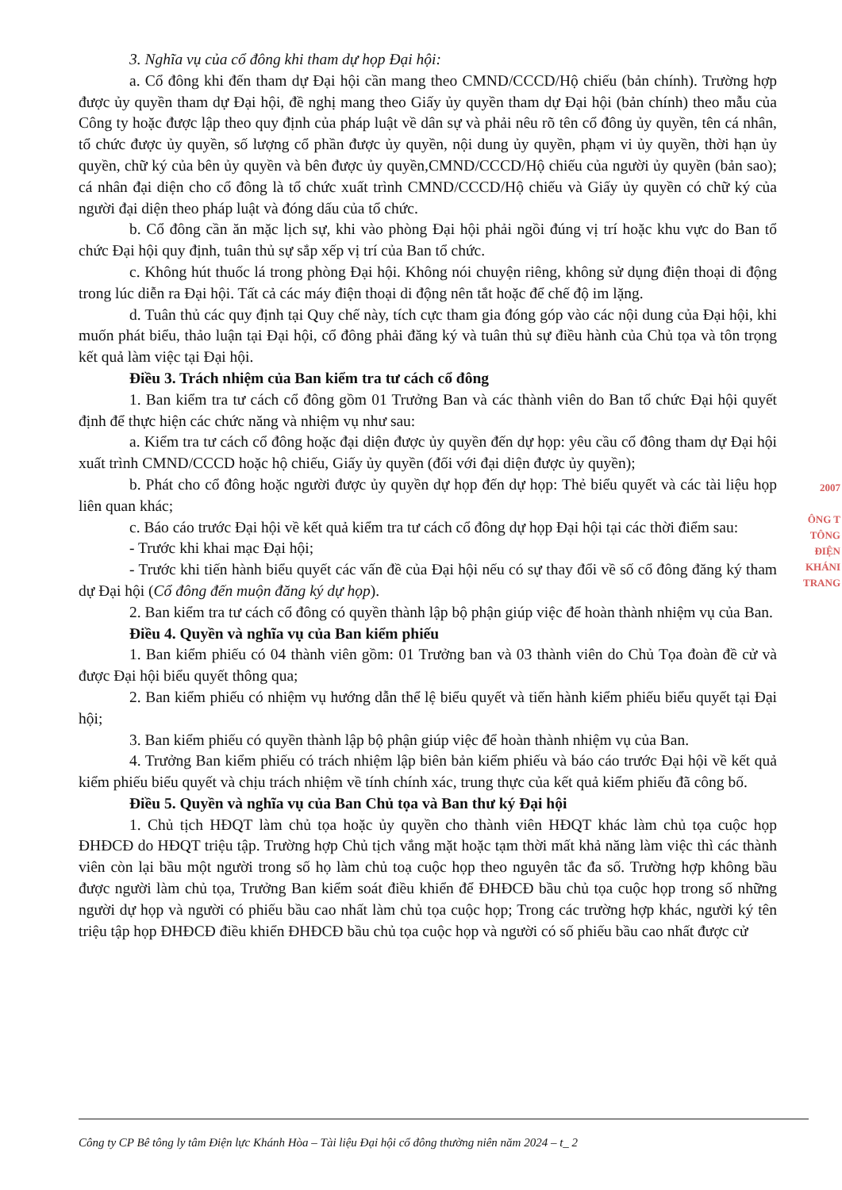3. Nghĩa vụ của cổ đông khi tham dự họp Đại hội:
a. Cổ đông khi đến tham dự Đại hội cần mang theo CMND/CCCD/Hộ chiếu (bản chính). Trường hợp được ủy quyền tham dự Đại hội, đề nghị mang theo Giấy ủy quyền tham dự Đại hội (bản chính) theo mẫu của Công ty hoặc được lập theo quy định của pháp luật về dân sự và phải nêu rõ tên cổ đông ủy quyền, tên cá nhân, tổ chức được ủy quyền, số lượng cổ phần được ủy quyền, nội dung ủy quyền, phạm vi ủy quyền, thời hạn ủy quyền, chữ ký của bên ủy quyền và bên được ủy quyền,CMND/CCCD/Hộ chiếu của người ủy quyền (bản sao); cá nhân đại diện cho cổ đông là tổ chức xuất trình CMND/CCCD/Hộ chiếu và Giấy ủy quyền có chữ ký của người đại diện theo pháp luật và đóng dấu của tổ chức.
b. Cổ đông cần ăn mặc lịch sự, khi vào phòng Đại hội phải ngồi đúng vị trí hoặc khu vực do Ban tổ chức Đại hội quy định, tuân thủ sự sắp xếp vị trí của Ban tổ chức.
c. Không hút thuốc lá trong phòng Đại hội. Không nói chuyện riêng, không sử dụng điện thoại di động trong lúc diễn ra Đại hội. Tất cả các máy điện thoại di động nên tắt hoặc để chế độ im lặng.
d. Tuân thủ các quy định tại Quy chế này, tích cực tham gia đóng góp vào các nội dung của Đại hội, khi muốn phát biểu, thảo luận tại Đại hội, cổ đông phải đăng ký và tuân thủ sự điều hành của Chủ tọa và tôn trọng kết quả làm việc tại Đại hội.
Điều 3. Trách nhiệm của Ban kiểm tra tư cách cổ đông
1. Ban kiểm tra tư cách cổ đông gồm 01 Trưởng Ban và các thành viên do Ban tổ chức Đại hội quyết định để thực hiện các chức năng và nhiệm vụ như sau:
a. Kiểm tra tư cách cổ đông hoặc đại diện được ủy quyền đến dự họp: yêu cầu cổ đông tham dự Đại hội xuất trình CMND/CCCD hoặc hộ chiếu, Giấy ủy quyền (đối với đại diện được ủy quyền);
b. Phát cho cổ đông hoặc người được ủy quyền dự họp đến dự họp: Thẻ biểu quyết và các tài liệu họp liên quan khác;
c. Báo cáo trước Đại hội về kết quả kiểm tra tư cách cổ đông dự họp Đại hội tại các thời điểm sau:
- Trước khi khai mạc Đại hội;
- Trước khi tiến hành biểu quyết các vấn đề của Đại hội nếu có sự thay đổi về số cổ đông đăng ký tham dự Đại hội (Cổ đông đến muộn đăng ký dự họp).
2. Ban kiểm tra tư cách cổ đông có quyền thành lập bộ phận giúp việc để hoàn thành nhiệm vụ của Ban.
Điều 4. Quyền và nghĩa vụ của Ban kiểm phiếu
1. Ban kiểm phiếu có 04 thành viên gồm: 01 Trưởng ban và 03 thành viên do Chủ Tọa đoàn đề cử và được Đại hội biểu quyết thông qua;
2. Ban kiểm phiếu có nhiệm vụ hướng dẫn thể lệ biểu quyết và tiến hành kiểm phiếu biểu quyết tại Đại hội;
3. Ban kiểm phiếu có quyền thành lập bộ phận giúp việc để hoàn thành nhiệm vụ của Ban.
4. Trưởng Ban kiểm phiếu có trách nhiệm lập biên bản kiểm phiếu và báo cáo trước Đại hội về kết quả kiểm phiếu biểu quyết và chịu trách nhiệm về tính chính xác, trung thực của kết quả kiểm phiếu đã công bố.
Điều 5. Quyền và nghĩa vụ của Ban Chủ tọa và Ban thư ký Đại hội
1. Chủ tịch HĐQT làm chủ tọa hoặc ủy quyền cho thành viên HĐQT khác làm chủ tọa cuộc họp ĐHĐCĐ do HĐQT triệu tập. Trường hợp Chủ tịch vắng mặt hoặc tạm thời mất khả năng làm việc thì các thành viên còn lại bầu một người trong số họ làm chủ toạ cuộc họp theo nguyên tắc đa số. Trường hợp không bầu được người làm chủ tọa, Trưởng Ban kiểm soát điều khiển để ĐHĐCĐ bầu chủ tọa cuộc họp trong số những người dự họp và người có phiếu bầu cao nhất làm chủ tọa cuộc họp; Trong các trường hợp khác, người ký tên triệu tập họp ĐHĐCĐ điều khiển ĐHĐCĐ bầu chủ tọa cuộc họp và người có số phiếu bầu cao nhất được cử
2007
ÔNG T
TÔNG
ĐIỆN
KHÁNI
TRANG
Công ty CP Bê tông ly tâm Điện lực Khánh Hòa – Tài liệu Đại hội cổ đông thường niên năm 2024 – t_ 2